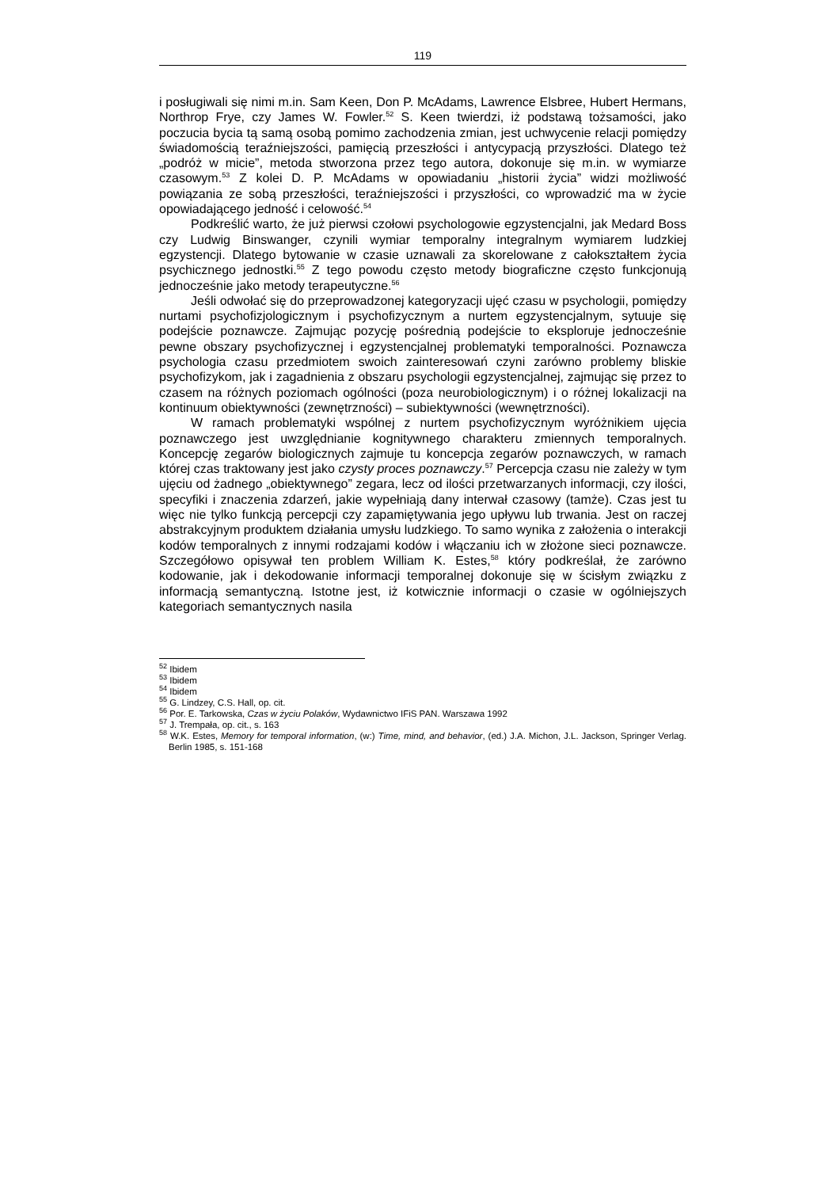119
i posługiwali się nimi m.in. Sam Keen, Don P. McAdams, Lawrence Elsbree, Hubert Hermans, Northrop Frye, czy James W. Fowler.<sup>52</sup> S. Keen twierdzi, iż podstawą tożsamości, jako poczucia bycia tą samą osobą pomimo zachodzenia zmian, jest uchwycenie relacji pomiędzy świadomością teraźniejszości, pamięcią przeszłości i antycypacją przyszłości. Dlatego też „podróż w micie”, metoda stworzona przez tego autora, dokonuje się m.in. w wymiarze czasowym.<sup>53</sup> Z kolei D. P. McAdams w opowiadaniu „historii życia” widzi możliwość powiązania ze sobą przeszłości, teraźniejszości i przyszłości, co wprowadzić ma w życie opowiadającego jedność i celowość.<sup>54</sup>
Podkreślić warto, że już pierwsi czołowi psychologowie egzystencjalni, jak Medard Boss czy Ludwig Binswanger, czynili wymiar temporalny integralnym wymiarem ludzkiej egzystencji. Dlatego bytowanie w czasie uznawali za skorelowane z całokształtem życia psychicznego jednostki.<sup>55</sup> Z tego powodu często metody biograficzne często funkcjonują jednocześnie jako metody terapeutyczne.<sup>56</sup>
Jeśli odwołać się do przeprowadzonej kategoryzacji ujęć czasu w psychologii, pomiędzy nurtami psychofizjologicznym i psychofizycznym a nurtem egzystencjalnym, sytuuje się podejście poznawcze. Zajmując pozycję pośrednią podejście to eksploruje jednocześnie pewne obszary psychofizycznej i egzystencjalnej problematyki temporalności. Poznawcza psychologia czasu przedmiotem swoich zainteresowań czyni zarówno problemy bliskie psychofizykom, jak i zagadnienia z obszaru psychologii egzystencjalnej, zajmując się przez to czasem na różnych poziomach ogólności (poza neurobiologicznym) i o różnej lokalizacji na kontinuum obiektywności (zewnętrzności) – subiektywności (wewnętrzności).
W ramach problematyki wspólnej z nurtem psychofizycznym wyróżnikiem ujęcia poznawczego jest uwzględnianie kognitywnego charakteru zmiennych temporalnych. Koncepcję zegarów biologicznych zajmuje tu koncepcja zegarów poznawczych, w ramach której czas traktowany jest jako czysty proces poznawczy.<sup>57</sup> Percepcja czasu nie zależy w tym ujęciu od żadnego „obiektywnego” zegara, lecz od ilości przetwarzanych informacji, czy ilości, specyfiki i znaczenia zdarzeń, jakie wypełniają dany interwał czasowy (tamże). Czas jest tu więc nie tylko funkcją percepcji czy zapamiętywania jego upływu lub trwania. Jest on raczej abstrakcyjnym produktem działania umysłu ludzkiego. To samo wynika z założenia o interakcji kodów temporalnych z innymi rodzajami kodów i włączaniu ich w złożone sieci poznawcze. Szczegółowo opisywał ten problem William K. Estes,<sup>58</sup> który podkreślał, że zarówno kodowanie, jak i dekodowanie informacji temporalnej dokonuje się w ścisłym związku z informacją semantyczną. Istotne jest, iż kotwicznie informacji o czasie w ogólniejszych kategoriach semantycznych nasila
<sup>52</sup> Ibidem
<sup>53</sup> Ibidem
<sup>54</sup> Ibidem
<sup>55</sup> G. Lindzey, C.S. Hall, op. cit.
<sup>56</sup> Por. E. Tarkowska, Czas w życiu Polaków, Wydawnictwo IFiS PAN. Warszawa 1992
<sup>57</sup> J. Trempała, op. cit., s. 163
<sup>58</sup> W.K. Estes, Memory for temporal information, (w:) Time, mind, and behavior, (ed.) J.A. Michon, J.L. Jackson, Springer Verlag. Berlin 1985, s. 151-168